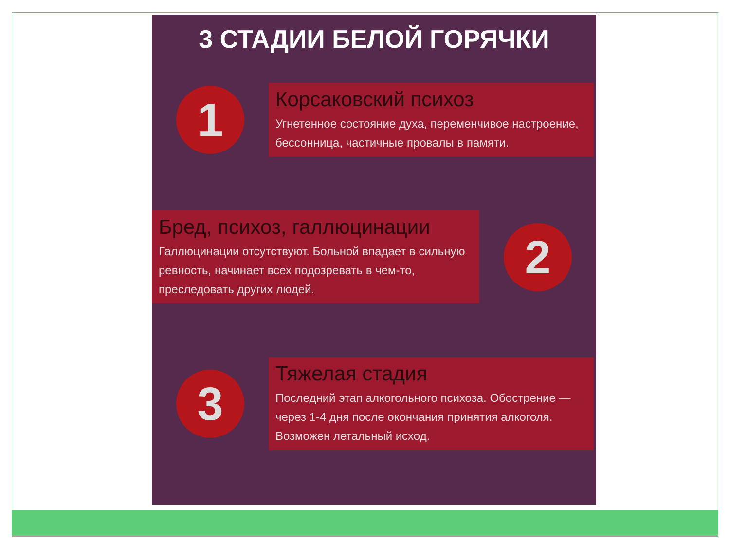3 СТАДИИ БЕЛОЙ ГОРЯЧКИ
1
Корсаковский психоз
Угнетенное состояние духа, переменчивое настроение, бессонница, частичные провалы в памяти.
Бред, психоз, галлюцинации
Галлюцинации отсутствуют. Больной впадает в сильную ревность, начинает всех подозревать в чем-то, преследовать других людей.
2
3
Тяжелая стадия
Последний этап алкогольного психоза. Обострение — через 1-4 дня после окончания принятия алкоголя. Возможен летальный исход.